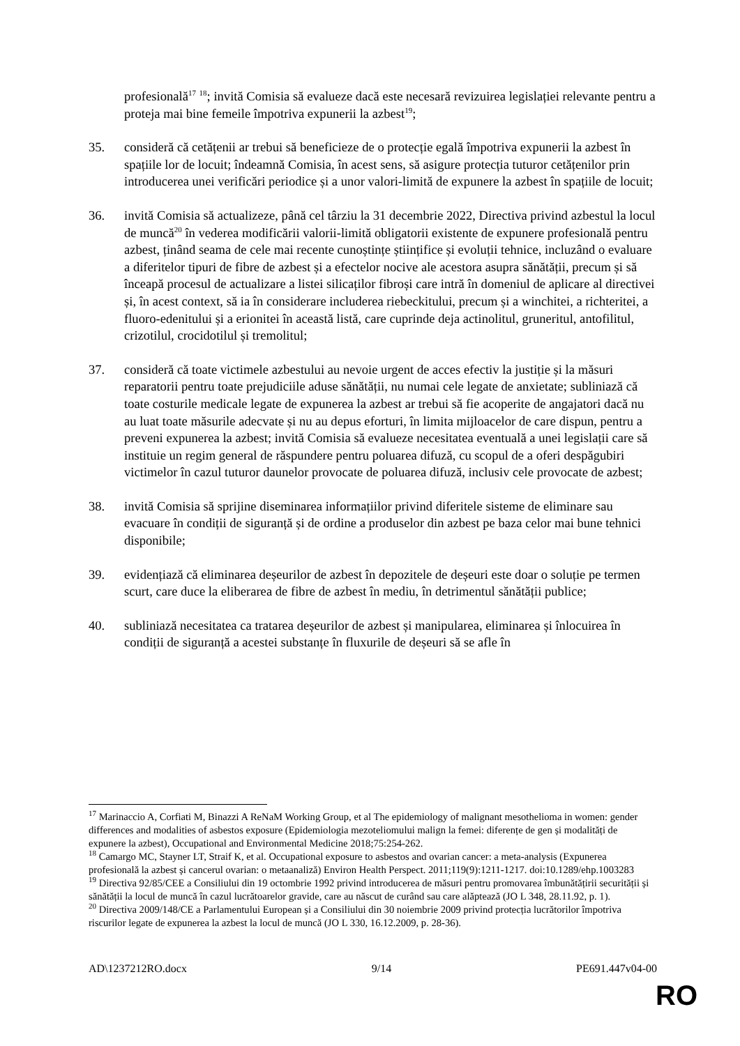profesională<sup>17</sup> <sup>18</sup>; invită Comisia să evalueze dacă este necesară revizuirea legislației relevante pentru a proteja mai bine femeile împotriva expunerii la azbest<sup>19</sup>;
35. consideră că cetățenii ar trebui să beneficieze de o protecție egală împotriva expunerii la azbest în spațiile lor de locuit; îndeamnă Comisia, în acest sens, să asigure protecția tuturor cetățenilor prin introducerea unei verificări periodice și a unor valori-limită de expunere la azbest în spațiile de locuit;
36. invită Comisia să actualizeze, până cel târziu la 31 decembrie 2022, Directiva privind azbestul la locul de muncă<sup>20</sup> în vederea modificării valorii-limită obligatorii existente de expunere profesională pentru azbest, ținând seama de cele mai recente cunoștințe științifice și evoluții tehnice, incluzând o evaluare a diferitelor tipuri de fibre de azbest și a efectelor nocive ale acestora asupra sănătății, precum și să înceapă procesul de actualizare a listei silicaților fibroși care intră în domeniul de aplicare al directivei și, în acest context, să ia în considerare includerea riebeckitului, precum și a winchitei, a richteritei, a fluoro-edenitului și a erionitei în această listă, care cuprinde deja actinolitul, gruneritul, antofilitul, crizotilul, crocidotilul și tremolitul;
37. consideră că toate victimele azbestului au nevoie urgent de acces efectiv la justiție și la măsuri reparatorii pentru toate prejudiciile aduse sănătății, nu numai cele legate de anxietate; subliniază că toate costurile medicale legate de expunerea la azbest ar trebui să fie acoperite de angajatori dacă nu au luat toate măsurile adecvate și nu au depus eforturi, în limita mijloacelor de care dispun, pentru a preveni expunerea la azbest; invită Comisia să evalueze necesitatea eventuală a unei legislații care să instituie un regim general de răspundere pentru poluarea difuză, cu scopul de a oferi despăgubiri victimelor în cazul tuturor daunelor provocate de poluarea difuză, inclusiv cele provocate de azbest;
38. invită Comisia să sprijine diseminarea informațiilor privind diferitele sisteme de eliminare sau evacuare în condiții de siguranță și de ordine a produselor din azbest pe baza celor mai bune tehnici disponibile;
39. evidențiază că eliminarea deșeurilor de azbest în depozitele de deșeuri este doar o soluție pe termen scurt, care duce la eliberarea de fibre de azbest în mediu, în detrimentul sănătății publice;
40. subliniază necesitatea ca tratarea deșeurilor de azbest și manipularea, eliminarea și înlocuirea în condiții de siguranță a acestei substanțe în fluxurile de deșeuri să se afle în
<sup>17</sup> Marinaccio A, Corfiati M, Binazzi A ReNaM Working Group, et al The epidemiology of malignant mesothelioma in women: gender differences and modalities of asbestos exposure (Epidemiologia mezoteliomului malign la femei: diferențe de gen și modalități de expunere la azbest), Occupational and Environmental Medicine 2018;75:254-262.
<sup>18</sup> Camargo MC, Stayner LT, Straif K, et al. Occupational exposure to asbestos and ovarian cancer: a meta-analysis (Expunerea profesională la azbest și cancerul ovarian: o metaanaliză) Environ Health Perspect. 2011;119(9):1211-1217. doi:10.1289/ehp.1003283
<sup>19</sup> Directiva 92/85/CEE a Consiliului din 19 octombrie 1992 privind introducerea de măsuri pentru promovarea îmbunătățirii securității și sănătății la locul de muncă în cazul lucrătoarelor gravide, care au născut de curând sau care alăptează (JO L 348, 28.11.92, p. 1).
<sup>20</sup> Directiva 2009/148/CE a Parlamentului European și a Consiliului din 30 noiembrie 2009 privind protecția lucrătorilor împotriva riscurilor legate de expunerea la azbest la locul de muncă (JO L 330, 16.12.2009, p. 28-36).
AD\1237212RO.docx 9/14 PE691.447v04-00
RO